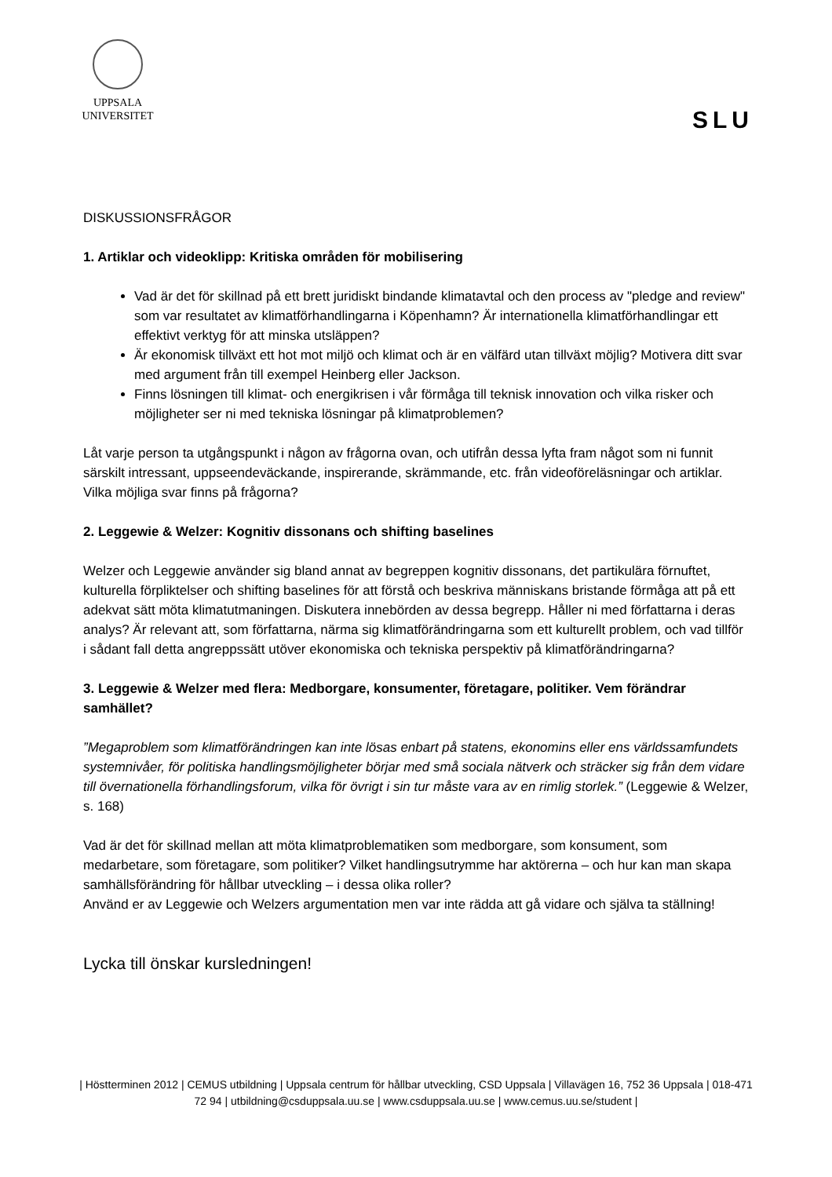UPPSALA
UNIVERSITET
SLU
DISKUSSIONSFRÅGOR
1. Artiklar och videoklipp: Kritiska områden för mobilisering
Vad är det för skillnad på ett brett juridiskt bindande klimatavtal och den process av "pledge and review" som var resultatet av klimatförhandlingarna i Köpenhamn? Är internationella klimatförhandlingar ett effektivt verktyg för att minska utsläppen?
Är ekonomisk tillväxt ett hot mot miljö och klimat och är en välfärd utan tillväxt möjlig? Motivera ditt svar med argument från till exempel Heinberg eller Jackson.
Finns lösningen till klimat- och energikrisen i vår förmåga till teknisk innovation och vilka risker och möjligheter ser ni med tekniska lösningar på klimatproblemen?
Låt varje person ta utgångspunkt i någon av frågorna ovan, och utifrån dessa lyfta fram något som ni funnit särskilt intressant, uppseendeväckande, inspirerande, skrämmande, etc. från videoföreläsningar och artiklar. Vilka möjliga svar finns på frågorna?
2. Leggewie & Welzer: Kognitiv dissonans och shifting baselines
Welzer och Leggewie använder sig bland annat av begreppen kognitiv dissonans, det partikulära förnuftet, kulturella förpliktelser och shifting baselines för att förstå och beskriva människans bristande förmåga att på ett adekvat sätt möta klimatutmaningen. Diskutera innebörden av dessa begrepp. Håller ni med författarna i deras analys? Är relevant att, som författarna, närma sig klimatförändringarna som ett kulturellt problem, och vad tillför i sådant fall detta angreppssätt utöver ekonomiska och tekniska perspektiv på klimatförändringarna?
3. Leggewie & Welzer med flera: Medborgare, konsumenter, företagare, politiker. Vem förändrar samhället?
”Megaproblem som klimatförändringen kan inte lösas enbart på statens, ekonomins eller ens världssamfundets systemnivåer, för politiska handlingsmöjligheter börjar med små sociala nätverk och sträcker sig från dem vidare till övernationella förhandlingsforum, vilka för övrigt i sin tur måste vara av en rimlig storlek.” (Leggewie & Welzer, s. 168)
Vad är det för skillnad mellan att möta klimatproblematiken som medborgare, som konsument, som medarbetare, som företagare, som politiker? Vilket handlingsutrymme har aktörerna – och hur kan man skapa samhällsförändring för hållbar utveckling – i dessa olika roller?
Använd er av Leggewie och Welzers argumentation men var inte rädda att gå vidare och själva ta ställning!
Lycka till önskar kursledningen!
| Höstterminen 2012 | CEMUS utbildning | Uppsala centrum för hållbar utveckling, CSD Uppsala | Villavägen 16, 752 36 Uppsala | 018-471 72 94 | utbildning@csduppsala.uu.se | www.csduppsala.uu.se | www.cemus.uu.se/student |